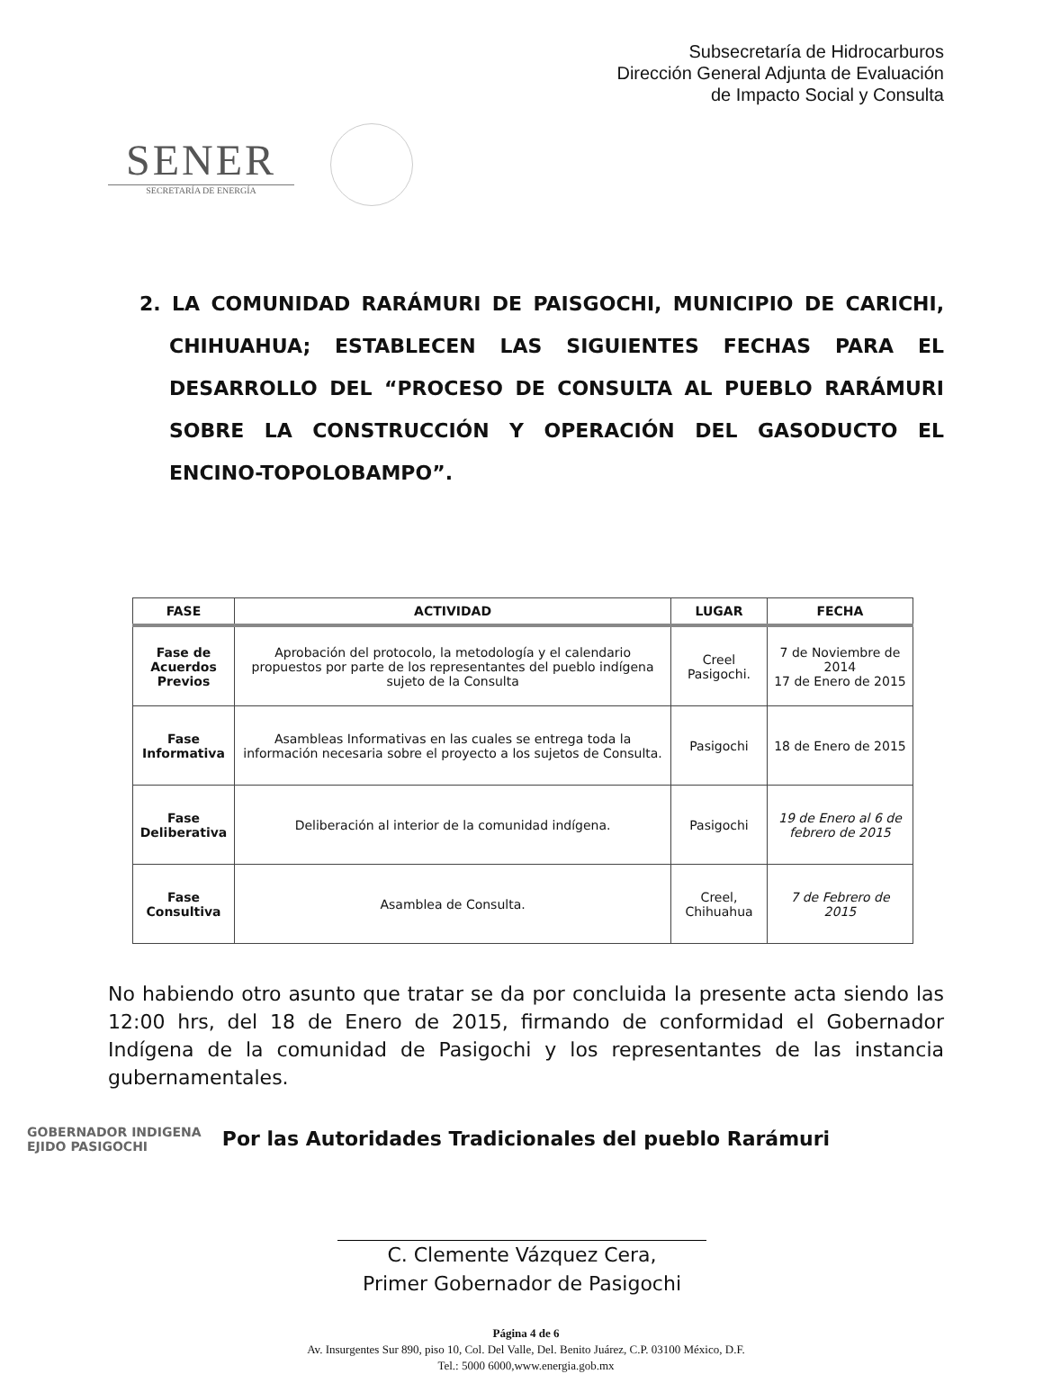Subsecretaría de Hidrocarburos
Dirección General Adjunta de Evaluación
de Impacto Social y Consulta
SENER
SECRETARÍA DE ENERGÍA
2. LA COMUNIDAD RARÁMURI DE PAISGOCHI, MUNICIPIO DE CARICHI, CHIHUAHUA; ESTABLECEN LAS SIGUIENTES FECHAS PARA EL DESARROLLO DEL “PROCESO DE CONSULTA AL PUEBLO RARÁMURI SOBRE LA CONSTRUCCIÓN Y OPERACIÓN DEL GASODUCTO EL ENCINO-TOPOLOBAMPO”.
| FASE | ACTIVIDAD | LUGAR | FECHA |
| --- | --- | --- | --- |
| Fase de Acuerdos Previos | Aprobación del protocolo, la metodología y el calendario propuestos por parte de los representantes del pueblo indígena sujeto de la Consulta | Creel Pasigochi. | 7 de Noviembre de 2014 17 de Enero de 2015 |
| Fase Informativa | Asambleas Informativas en las cuales se entrega toda la información necesaria sobre el proyecto a los sujetos de Consulta. | Pasigochi | 18 de Enero de 2015 |
| Fase Deliberativa | Deliberación al interior de la comunidad indígena. | Pasigochi | 19 de Enero al 6 de febrero de 2015 |
| Fase Consultiva | Asamblea de Consulta. | Creel, Chihuahua | 7 de Febrero de 2015 |
No habiendo otro asunto que tratar se da por concluida la presente acta siendo las 12:00 hrs, del 18 de Enero de 2015, firmando de conformidad el Gobernador Indígena de la comunidad de Pasigochi y los representantes de las instancia gubernamentales.
Por las Autoridades Tradicionales del pueblo Rarámuri
GOBERNADOR INDIGENA
EJIDO PASIGOCHI
C. Clemente Vázquez Cera,
Primer Gobernador de Pasigochi
Página 4 de 6
Av. Insurgentes Sur 890, piso 10, Col. Del Valle, Del. Benito Juárez, C.P. 03100 México, D.F.
Tel.: 5000 6000,www.energia.gob.mx